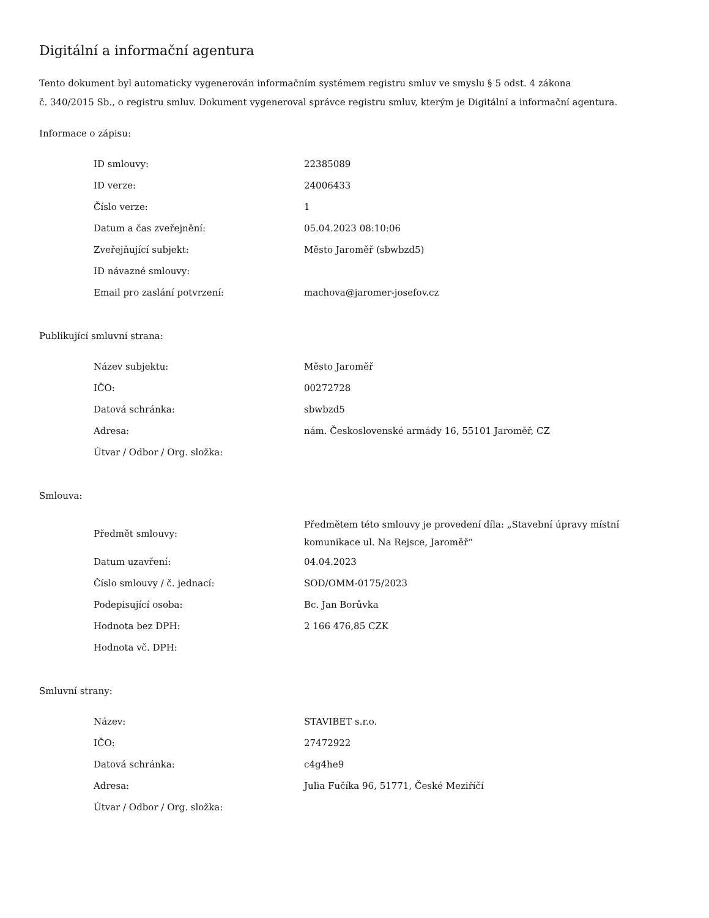Digitální a informační agentura
Tento dokument byl automaticky vygenerován informačním systémem registru smluv ve smyslu § 5 odst. 4 zákona
č. 340/2015 Sb., o registru smluv. Dokument vygeneroval správce registru smluv, kterým je Digitální a informační agentura.
Informace o zápisu:
| ID smlouvy: | 22385089 |
| ID verze: | 24006433 |
| Číslo verze: | 1 |
| Datum a čas zveřejnění: | 05.04.2023 08:10:06 |
| Zveřejňující subjekt: | Město Jaroměř (sbwbzd5) |
| ID návazné smlouvy: | |
| Email pro zaslání potvrzení: | machova@jaromer-josefov.cz |
Publikující smluvní strana:
| Název subjektu: | Město Jaroměř |
| IČO: | 00272728 |
| Datová schránka: | sbwbzd5 |
| Adresa: | nám. Československé armády 16, 55101 Jaroměř, CZ |
| Útvar / Odbor / Org. složka: | |
Smlouva:
| Předmět smlouvy: | Předmětem této smlouvy je provedení díla: „Stavební úpravy místní komunikace ul. Na Rejsce, Jaroměř“ |
| Datum uzavření: | 04.04.2023 |
| Číslo smlouvy / č. jednací: | SOD/OMM-0175/2023 |
| Podepisující osoba: | Bc. Jan Borůvka |
| Hodnota bez DPH: | 2 166 476,85 CZK |
| Hodnota vč. DPH: | |
Smluvní strany:
| Název: | STAVIBET s.r.o. |
| IČO: | 27472922 |
| Datová schránka: | c4g4he9 |
| Adresa: | Julia Fučíka 96, 51771, České Meziříčí |
| Útvar / Odbor / Org. složka: | |